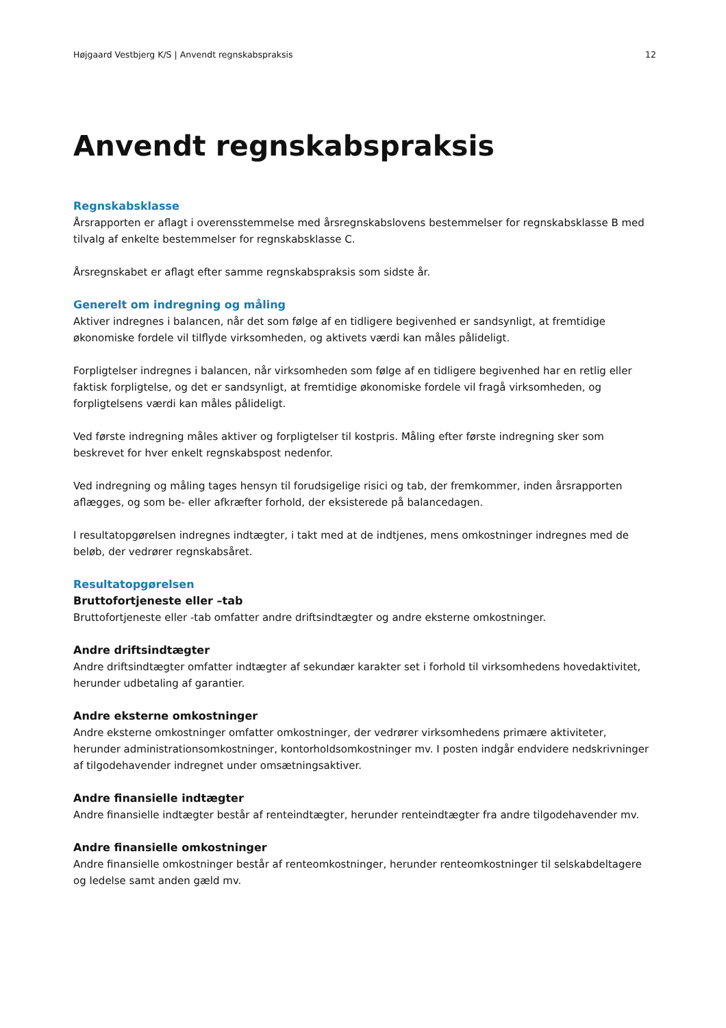Højgaard Vestbjerg K/S | Anvendt regnskabspraksis 12
Anvendt regnskabspraksis
Regnskabsklasse
Årsrapporten er aflagt i overensstemmelse med årsregnskabslovens bestemmelser for regnskabsklasse B med tilvalg af enkelte bestemmelser for regnskabsklasse C.
Årsregnskabet er aflagt efter samme regnskabspraksis som sidste år.
Generelt om indregning og måling
Aktiver indregnes i balancen, når det som følge af en tidligere begivenhed er sandsynligt, at fremtidige økonomiske fordele vil tilflyde virksomheden, og aktivets værdi kan måles pålideligt.
Forpligtelser indregnes i balancen, når virksomheden som følge af en tidligere begivenhed har en retlig eller faktisk forpligtelse, og det er sandsynligt, at fremtidige økonomiske fordele vil fragå virksomheden, og forpligtelsens værdi kan måles pålideligt.
Ved første indregning måles aktiver og forpligtelser til kostpris. Måling efter første indregning sker som beskrevet for hver enkelt regnskabspost nedenfor.
Ved indregning og måling tages hensyn til forudsigelige risici og tab, der fremkommer, inden årsrapporten aflægges, og som be- eller afkræfter forhold, der eksisterede på balancedagen.
I resultatopgørelsen indregnes indtægter, i takt med at de indtjenes, mens omkostninger indregnes med de beløb, der vedrører regnskabsåret.
Resultatopgørelsen
Bruttofortjeneste eller –tab
Bruttofortjeneste eller -tab omfatter andre driftsindtægter og andre eksterne omkostninger.
Andre driftsindtægter
Andre driftsindtægter omfatter indtægter af sekundær karakter set i forhold til virksomhedens hovedaktivitet, herunder udbetaling af garantier.
Andre eksterne omkostninger
Andre eksterne omkostninger omfatter omkostninger, der vedrører virksomhedens primære aktiviteter, herunder administrationsomkostninger, kontorholdsomkostninger mv. I posten indgår endvidere nedskrivninger af tilgodehavender indregnet under omsætningsaktiver.
Andre finansielle indtægter
Andre finansielle indtægter består af renteindtægter, herunder renteindtægter fra andre tilgodehavender mv.
Andre finansielle omkostninger
Andre finansielle omkostninger består af renteomkostninger, herunder renteomkostninger til selskabdeltagere og ledelse samt anden gæld mv.